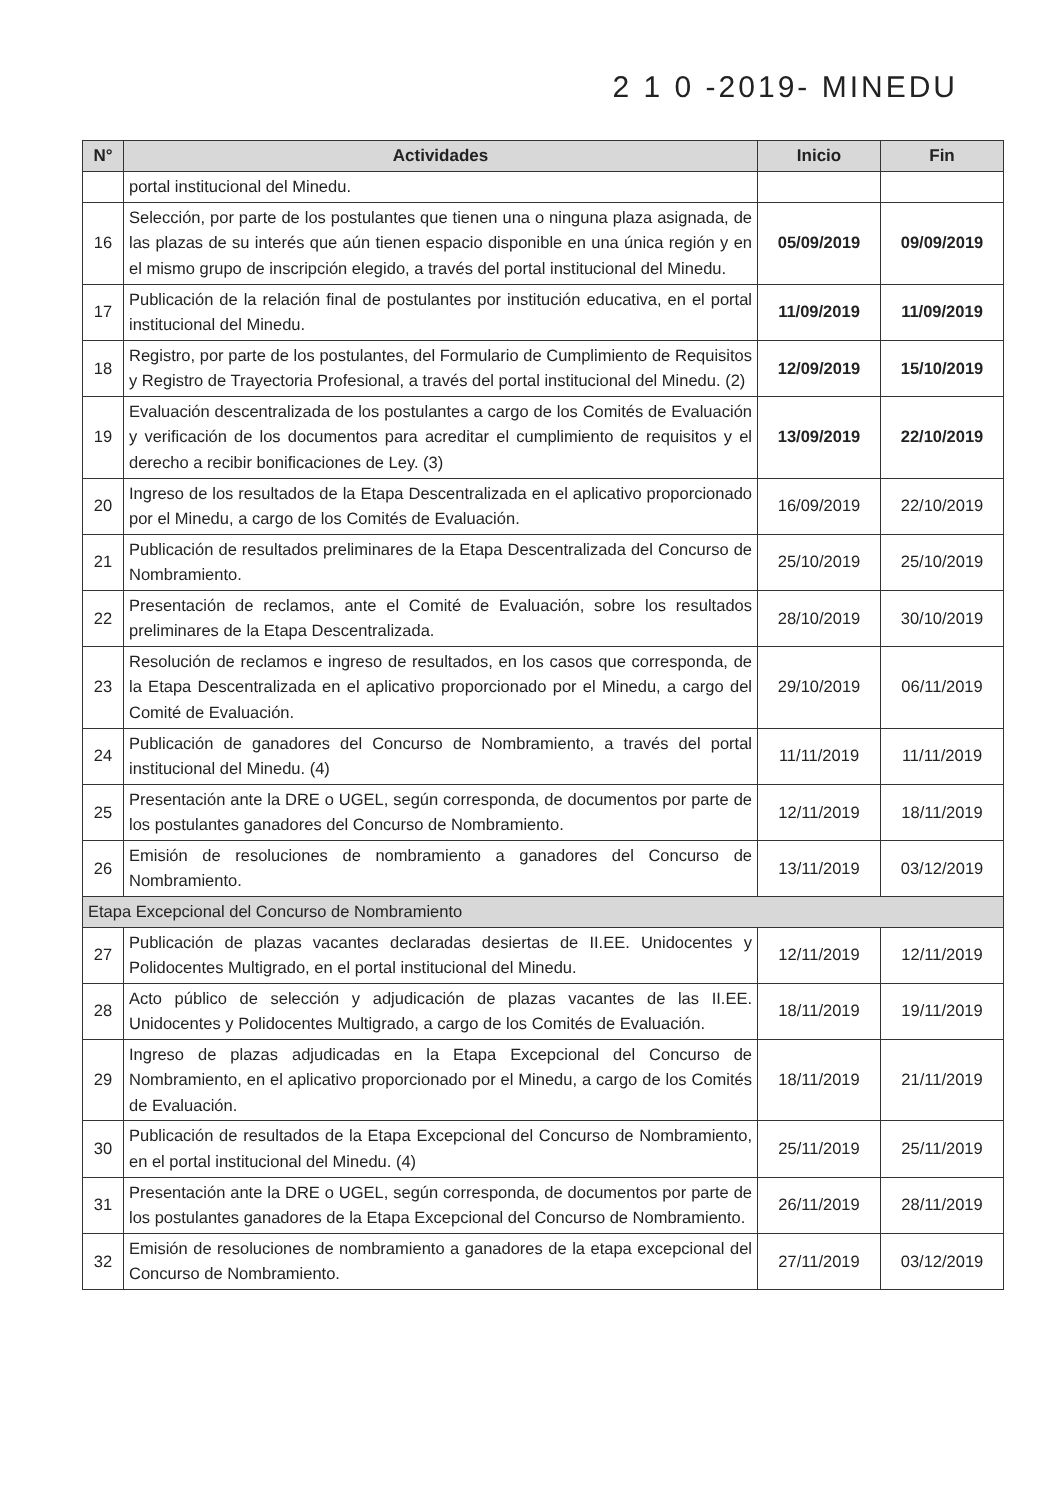2 1 0 -2019- MINEDU
| N° | Actividades | Inicio | Fin |
| --- | --- | --- | --- |
| | portal institucional del Minedu. | | |
| 16 | Selección, por parte de los postulantes que tienen una o ninguna plaza asignada, de las plazas de su interés que aún tienen espacio disponible en una única región y en el mismo grupo de inscripción elegido, a través del portal institucional del Minedu. | 05/09/2019 | 09/09/2019 |
| 17 | Publicación de la relación final de postulantes por institución educativa, en el portal institucional del Minedu. | 11/09/2019 | 11/09/2019 |
| 18 | Registro, por parte de los postulantes, del Formulario de Cumplimiento de Requisitos y Registro de Trayectoria Profesional, a través del portal institucional del Minedu. (2) | 12/09/2019 | 15/10/2019 |
| 19 | Evaluación descentralizada de los postulantes a cargo de los Comités de Evaluación y verificación de los documentos para acreditar el cumplimiento de requisitos y el derecho a recibir bonificaciones de Ley. (3) | 13/09/2019 | 22/10/2019 |
| 20 | Ingreso de los resultados de la Etapa Descentralizada en el aplicativo proporcionado por el Minedu, a cargo de los Comités de Evaluación. | 16/09/2019 | 22/10/2019 |
| 21 | Publicación de resultados preliminares de la Etapa Descentralizada del Concurso de Nombramiento. | 25/10/2019 | 25/10/2019 |
| 22 | Presentación de reclamos, ante el Comité de Evaluación, sobre los resultados preliminares de la Etapa Descentralizada. | 28/10/2019 | 30/10/2019 |
| 23 | Resolución de reclamos e ingreso de resultados, en los casos que corresponda, de la Etapa Descentralizada en el aplicativo proporcionado por el Minedu, a cargo del Comité de Evaluación. | 29/10/2019 | 06/11/2019 |
| 24 | Publicación de ganadores del Concurso de Nombramiento, a través del portal institucional del Minedu. (4) | 11/11/2019 | 11/11/2019 |
| 25 | Presentación ante la DRE o UGEL, según corresponda, de documentos por parte de los postulantes ganadores del Concurso de Nombramiento. | 12/11/2019 | 18/11/2019 |
| 26 | Emisión de resoluciones de nombramiento a ganadores del Concurso de Nombramiento. | 13/11/2019 | 03/12/2019 |
| Etapa Excepcional del Concurso de Nombramiento | | | |
| 27 | Publicación de plazas vacantes declaradas desiertas de II.EE. Unidocentes y Polidocentes Multigrado, en el portal institucional del Minedu. | 12/11/2019 | 12/11/2019 |
| 28 | Acto público de selección y adjudicación de plazas vacantes de las II.EE. Unidocentes y Polidocentes Multigrado, a cargo de los Comités de Evaluación. | 18/11/2019 | 19/11/2019 |
| 29 | Ingreso de plazas adjudicadas en la Etapa Excepcional del Concurso de Nombramiento, en el aplicativo proporcionado por el Minedu, a cargo de los Comités de Evaluación. | 18/11/2019 | 21/11/2019 |
| 30 | Publicación de resultados de la Etapa Excepcional del Concurso de Nombramiento, en el portal institucional del Minedu. (4) | 25/11/2019 | 25/11/2019 |
| 31 | Presentación ante la DRE o UGEL, según corresponda, de documentos por parte de los postulantes ganadores de la Etapa Excepcional del Concurso de Nombramiento. | 26/11/2019 | 28/11/2019 |
| 32 | Emisión de resoluciones de nombramiento a ganadores de la etapa excepcional del Concurso de Nombramiento. | 27/11/2019 | 03/12/2019 |